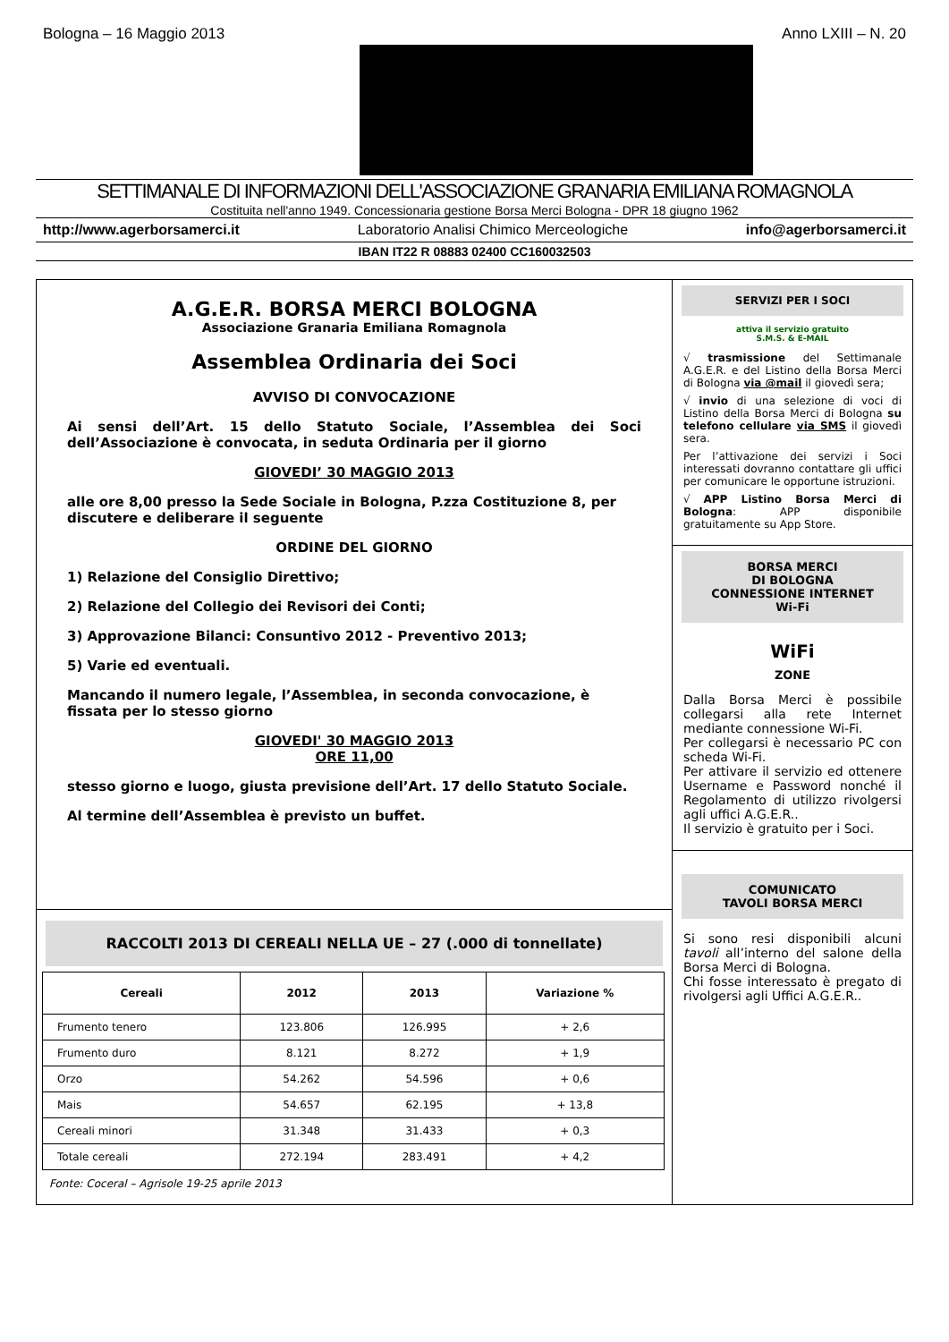Bologna – 16 Maggio 2013 Anno LXIII – N. 20
SETTIMANALE DI INFORMAZIONI DELL'ASSOCIAZIONE GRANARIA EMILIANA ROMAGNOLA
Costituita nell'anno 1949. Concessionaria gestione Borsa Merci Bologna - DPR 18 giugno 1962
http://www.agerborsamerci.it Laboratorio Analisi Chimico Merceologiche info@agerborsamerci.it
IBAN IT22 R 08883 02400 CC160032503
A.G.E.R. BORSA MERCI BOLOGNA
Associazione Granaria Emiliana Romagnola
Assemblea Ordinaria dei Soci
AVVISO DI CONVOCAZIONE
Ai sensi dell’Art. 15 dello Statuto Sociale, l’Assemblea dei Soci dell’Associazione è convocata, in seduta Ordinaria per il giorno
GIOVEDI’ 30 MAGGIO 2013
alle ore 8,00 presso la Sede Sociale in Bologna, P.zza Costituzione 8, per discutere e deliberare il seguente
ORDINE DEL GIORNO
1) Relazione del Consiglio Direttivo;
2) Relazione del Collegio dei Revisori dei Conti;
3) Approvazione Bilanci: Consuntivo 2012 - Preventivo 2013;
5) Varie ed eventuali.
Mancando il numero legale, l’Assemblea, in seconda convocazione, è fissata per lo stesso giorno
GIOVEDI' 30 MAGGIO 2013
ORE 11,00
stesso giorno e luogo, giusta previsione dell’Art. 17 dello Statuto Sociale.
Al termine dell’Assemblea è previsto un buffet.
RACCOLTI 2013 DI CEREALI NELLA UE – 27 (.000 di tonnellate)
| Cereali | 2012 | 2013 | Variazione % |
| --- | --- | --- | --- |
| Frumento tenero | 123.806 | 126.995 | + 2,6 |
| Frumento duro | 8.121 | 8.272 | + 1,9 |
| Orzo | 54.262 | 54.596 | + 0,6 |
| Mais | 54.657 | 62.195 | + 13,8 |
| Cereali minori | 31.348 | 31.433 | + 0,3 |
| Totale cereali | 272.194 | 283.491 | + 4,2 |
Fonte: Coceral – Agrisole 19-25 aprile 2013
SERVIZI PER I SOCI
attiva il servizio gratuito
S.M.S. & E-MAIL
√ trasmissione del Settimanale A.G.E.R. e del Listino della Borsa Merci di Bologna via @mail il giovedì sera;
√ invio di una selezione di voci di Listino della Borsa Merci di Bologna su telefono cellulare via SMS il giovedì sera.
Per l’attivazione dei servizi i Soci interessati dovranno contattare gli uffici per comunicare le opportune istruzioni.
√ APP Listino Borsa Merci di Bologna: APP disponibile gratuitamente su App Store.
BORSA MERCI
DI BOLOGNA
CONNESSIONE INTERNET
Wi-Fi
WiFi
ZONE
Dalla Borsa Merci è possibile collegarsi alla rete Internet mediante connessione Wi-Fi.
Per collegarsi è necessario PC con scheda Wi-Fi.
Per attivare il servizio ed ottenere Username e Password nonché il Regolamento di utilizzo rivolgersi agli uffici A.G.E.R..
Il servizio è gratuito per i Soci.
COMUNICATO
TAVOLI BORSA MERCI
Si sono resi disponibili alcuni tavoli all’interno del salone della Borsa Merci di Bologna.
Chi fosse interessato è pregato di rivolgersi agli Uffici A.G.E.R..